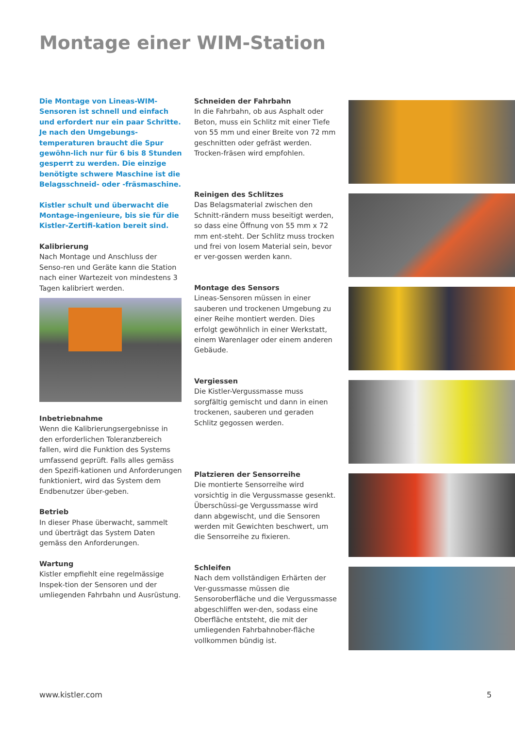Montage einer WIM-Station
Die Montage von Lineas-WIM-Sensoren ist schnell und einfach und erfordert nur ein paar Schritte. Je nach den Umgebungs-temperaturen braucht die Spur gewöhn-lich nur für 6 bis 8 Stunden gesperrt zu werden. Die einzige benötigte schwere Maschine ist die Belagsschneid- oder -fräsmaschine.
Kistler schult und überwacht die Montage-ingenieure, bis sie für die Kistler-Zertifi-kation bereit sind.
Kalibrierung
Nach Montage und Anschluss der Senso-ren und Geräte kann die Station nach einer Wartezeit von mindestens 3 Tagen kalibriert werden.
Inbetriebnahme
Wenn die Kalibrierungsergebnisse in den erforderlichen Toleranzbereich fallen, wird die Funktion des Systems umfassend geprüft. Falls alles gemäss den Spezifi-kationen und Anforderungen funktioniert, wird das System dem Endbenutzer über-geben.
Betrieb
In dieser Phase überwacht, sammelt und überträgt das System Daten gemäss den Anforderungen.
Wartung
Kistler empfiehlt eine regelmässige Inspek-tion der Sensoren und der umliegenden Fahrbahn und Ausrüstung.
Schneiden der Fahrbahn
In die Fahrbahn, ob aus Asphalt oder Beton, muss ein Schlitz mit einer Tiefe von 55 mm und einer Breite von 72 mm geschnitten oder gefräst werden. Trocken-fräsen wird empfohlen.
Reinigen des Schlitzes
Das Belagsmaterial zwischen den Schnitt-rändern muss beseitigt werden, so dass eine Öffnung von 55 mm x 72 mm ent-steht. Der Schlitz muss trocken und frei von losem Material sein, bevor er ver-gossen werden kann.
Montage des Sensors
Lineas-Sensoren müssen in einer sauberen und trockenen Umgebung zu einer Reihe montiert werden. Dies erfolgt gewöhnlich in einer Werkstatt, einem Warenlager oder einem anderen Gebäude.
Vergiessen
Die Kistler-Vergussmasse muss sorgfältig gemischt und dann in einen trockenen, sauberen und geraden Schlitz gegossen werden.
Platzieren der Sensorreihe
Die montierte Sensorreihe wird vorsichtig in die Vergussmasse gesenkt. Überschüssi-ge Vergussmasse wird dann abgewischt, und die Sensoren werden mit Gewichten beschwert, um die Sensorreihe zu fixieren.
Schleifen
Nach dem vollständigen Erhärten der Ver-gussmasse müssen die Sensoroberfläche und die Vergussmasse abgeschliffen wer-den, sodass eine Oberfläche entsteht, die mit der umliegenden Fahrbahnober-fläche vollkommen bündig ist.
www.kistler.com 5